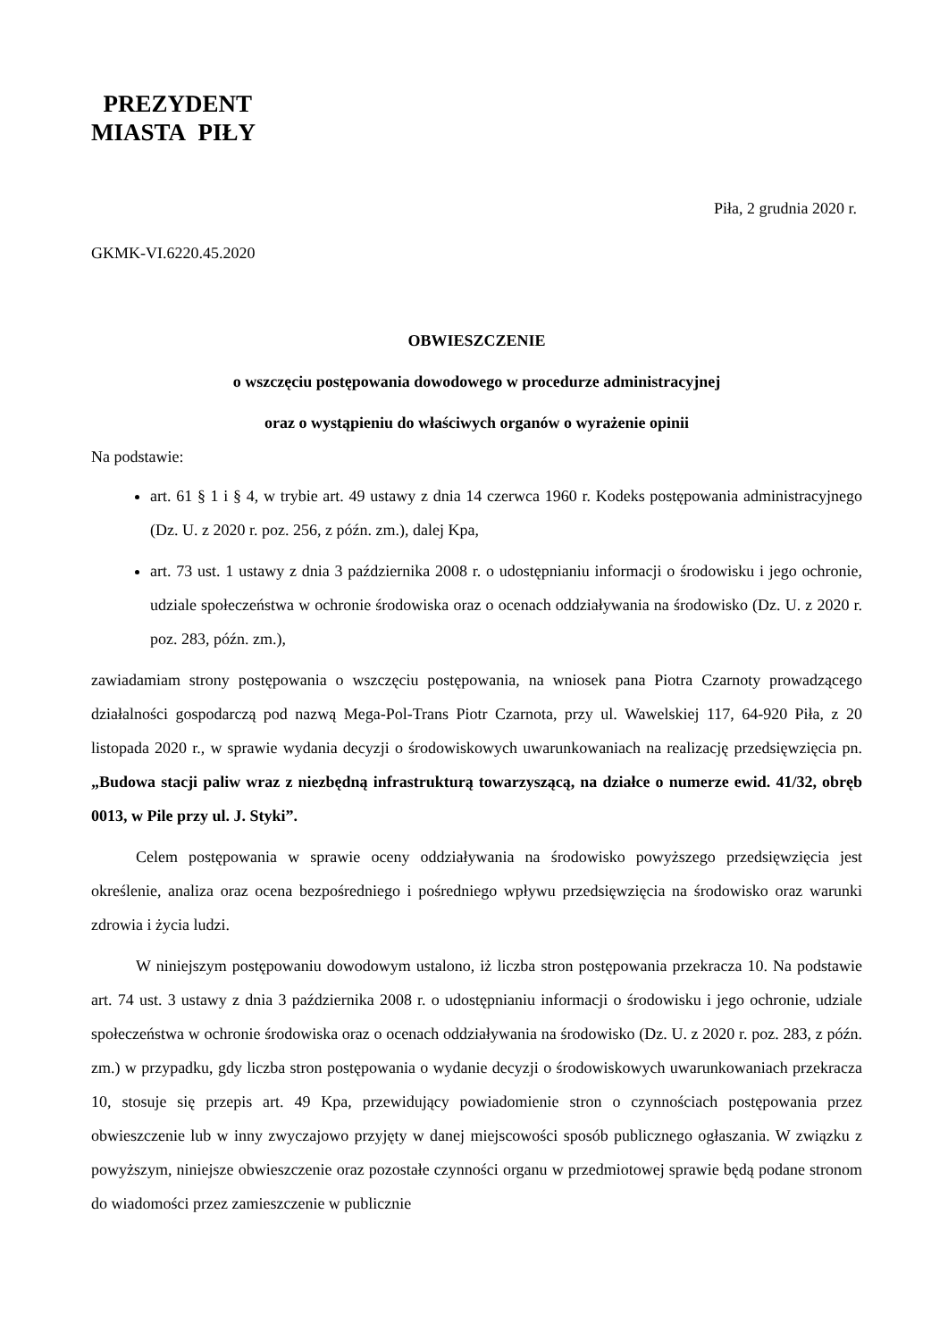PREZYDENT
MIASTA PIŁY
Piła, 2 grudnia 2020 r.
GKMK-VI.6220.45.2020
OBWIESZCZENIE
o wszczęciu postępowania dowodowego w procedurze administracyjnej
oraz o wystąpieniu do właściwych organów o wyrażenie opinii
Na podstawie:
art. 61 § 1 i § 4, w trybie art. 49 ustawy z dnia 14 czerwca 1960 r. Kodeks postępowania administracyjnego (Dz. U. z 2020 r. poz. 256, z późn. zm.), dalej Kpa,
art. 73 ust. 1 ustawy z dnia 3 października 2008 r. o udostępnianiu informacji o środowisku i jego ochronie, udziale społeczeństwa w ochronie środowiska oraz o ocenach oddziaływania na środowisko (Dz. U. z 2020 r. poz. 283, późn. zm.),
zawiadamiam strony postępowania o wszczęciu postępowania, na wniosek pana Piotra Czarnoty prowadzącego działalności gospodarczą pod nazwą Mega-Pol-Trans Piotr Czarnota, przy ul. Wawelskiej 117, 64-920 Piła, z 20 listopada 2020 r., w sprawie wydania decyzji o środowiskowych uwarunkowaniach na realizację przedsięwzięcia pn. „Budowa stacji paliw wraz z niezbędną infrastrukturą towarzyszącą, na działce o numerze ewid. 41/32, obręb 0013, w Pile przy ul. J. Styki”.
Celem postępowania w sprawie oceny oddziaływania na środowisko powyższego przedsięwzięcia jest określenie, analiza oraz ocena bezpośredniego i pośredniego wpływu przedsięwzięcia na środowisko oraz warunki zdrowia i życia ludzi.
W niniejszym postępowaniu dowodowym ustalono, iż liczba stron postępowania przekracza 10. Na podstawie art. 74 ust. 3 ustawy z dnia 3 października 2008 r. o udostępnianiu informacji o środowisku i jego ochronie, udziale społeczeństwa w ochronie środowiska oraz o ocenach oddziaływania na środowisko (Dz. U. z 2020 r. poz. 283, z późn. zm.) w przypadku, gdy liczba stron postępowania o wydanie decyzji o środowiskowych uwarunkowaniach przekracza 10, stosuje się przepis art. 49 Kpa, przewidujący powiadomienie stron o czynnościach postępowania przez obwieszczenie lub w inny zwyczajowo przyjęty w danej miejscowości sposób publicznego ogłaszania. W związku z powyższym, niniejsze obwieszczenie oraz pozostałe czynności organu w przedmiotowej sprawie będą podane stronom do wiadomości przez zamieszczenie w publicznie